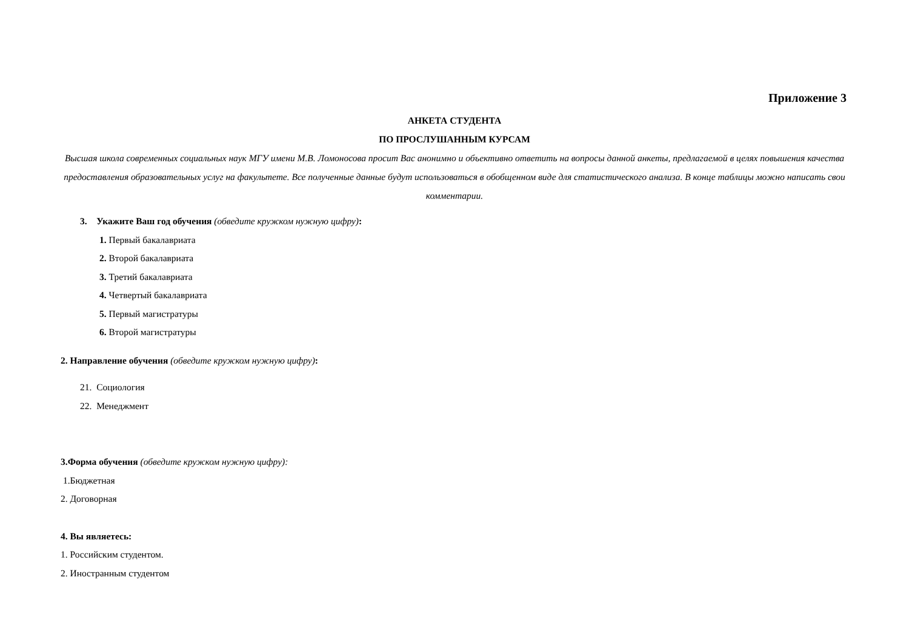Приложение 3
АНКЕТА СТУДЕНТА
ПО ПРОСЛУШАННЫМ КУРСАМ
Высшая школа современных социальных наук МГУ имени М.В. Ломоносова просит Вас анонимно и объективно ответить на вопросы данной анкеты, предлагаемой в целях повышения качества предоставления образовательных услуг на факультете. Все полученные данные будут использоваться в обобщенном виде для статистического анализа. В конце таблицы можно написать свои комментарии.
3. Укажите Ваш год обучения (обведите кружком нужную цифру):
1. Первый бакалавриата
2. Второй бакалавриата
3. Третий бакалавриата
4. Четвертый бакалавриата
5. Первый магистратуры
6. Второй магистратуры
2. Направление обучения (обведите кружком нужную цифру):
21. Социология
22. Менеджмент
3.Форма обучения (обведите кружком нужную цифру):
1.Бюджетная
2. Договорная
4. Вы являетесь:
1. Российским студентом.
2. Иностранным студентом